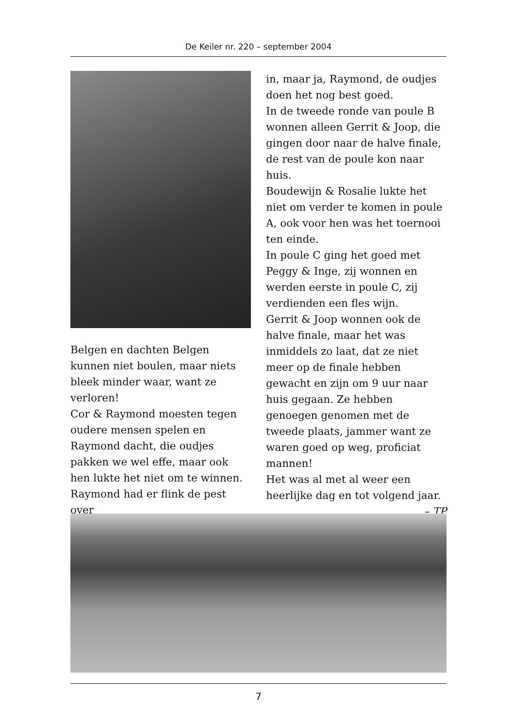De Keiler nr. 220 – september 2004
Belgen en dachten Belgen kunnen niet boulen, maar niets bleek minder waar, want ze verloren!
Cor & Raymond moesten tegen oudere mensen spelen en Raymond dacht, die oudjes pakken we wel effe, maar ook hen lukte het niet om te winnen. Raymond had er flink de pest over
in, maar ja, Raymond, de oudjes doen het nog best goed.
In de tweede ronde van poule B wonnen alleen Gerrit & Joop, die gingen door naar de halve finale, de rest van de poule kon naar huis.
Boudewijn & Rosalie lukte het niet om verder te komen in poule A, ook voor hen was het toernooi ten einde.
In poule C ging het goed met Peggy & Inge, zij wonnen en werden eerste in poule C, zij verdienden een fles wijn.
Gerrit & Joop wonnen ook de halve finale, maar het was inmiddels zo laat, dat ze niet meer op de finale hebben gewacht en zijn om 9 uur naar huis gegaan. Ze hebben genoegen genomen met de tweede plaats, jammer want ze waren goed op weg, proficiat mannen!
Het was al met al weer een heerlijke dag en tot volgend jaar.
– TP
7